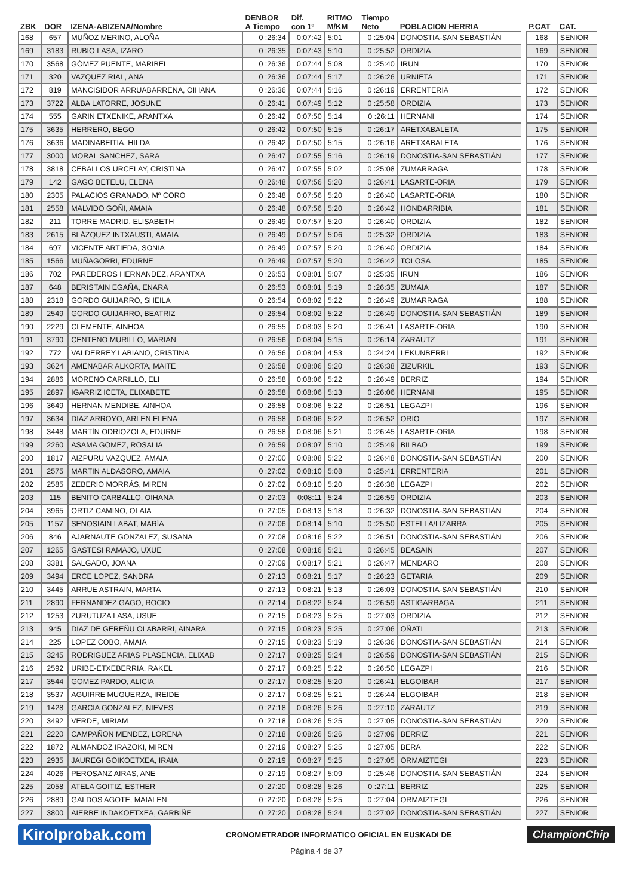| ZBK | DOR | IZENA-ABIZENA/Nombre | DENBOR A Tiempo | Dif. con 1º | RITMO M/KM | Tiempo Neto | POBLACION HERRIA | | P.CAT | CAT. |
| --- | --- | --- | --- | --- | --- | --- | --- | --- | --- | --- |
| 168 | 657 | MUÑOZ MERINO, ALOÑA | 0 :26:34 | 0:07:42 | 5:01 | 0 :25:04 | DONOSTIA-SAN SEBASTIÁN | | 168 | SENIOR |
| 169 | 3183 | RUBIO LASA, IZARO | 0 :26:35 | 0:07:43 | 5:10 | 0 :25:52 | ORDIZIA | | 169 | SENIOR |
| 170 | 3568 | GÓMEZ PUENTE, MARIBEL | 0 :26:36 | 0:07:44 | 5:08 | 0 :25:40 | IRUN | | 170 | SENIOR |
| 171 | 320 | VAZQUEZ RIAL, ANA | 0 :26:36 | 0:07:44 | 5:17 | 0 :26:26 | URNIETA | | 171 | SENIOR |
| 172 | 819 | MANCISIDOR ARRUABARRENA, OIHANA | 0 :26:36 | 0:07:44 | 5:16 | 0 :26:19 | ERRENTERIA | | 172 | SENIOR |
| 173 | 3722 | ALBA LATORRE, JOSUNE | 0 :26:41 | 0:07:49 | 5:12 | 0 :25:58 | ORDIZIA | | 173 | SENIOR |
| 174 | 555 | GARIN ETXENIKE, ARANTXA | 0 :26:42 | 0:07:50 | 5:14 | 0 :26:11 | HERNANI | | 174 | SENIOR |
| 175 | 3635 | HERRERO, BEGO | 0 :26:42 | 0:07:50 | 5:15 | 0 :26:17 | ARETXABALETA | | 175 | SENIOR |
| 176 | 3636 | MADINABEITIA, HILDA | 0 :26:42 | 0:07:50 | 5:15 | 0 :26:16 | ARETXABALETA | | 176 | SENIOR |
| 177 | 3000 | MORAL SANCHEZ, SARA | 0 :26:47 | 0:07:55 | 5:16 | 0 :26:19 | DONOSTIA-SAN SEBASTIÁN | | 177 | SENIOR |
| 178 | 3818 | CEBALLOS URCELAY, CRISTINA | 0 :26:47 | 0:07:55 | 5:02 | 0 :25:08 | ZUMARRAGA | | 178 | SENIOR |
| 179 | 142 | GAGO BETELU, ELENA | 0 :26:48 | 0:07:56 | 5:20 | 0 :26:41 | LASARTE-ORIA | | 179 | SENIOR |
| 180 | 2305 | PALACIOS GRANADO, Mª CORO | 0 :26:48 | 0:07:56 | 5:20 | 0 :26:40 | LASARTE-ORIA | | 180 | SENIOR |
| 181 | 2558 | MALVIDO GOÑI, AMAIA | 0 :26:48 | 0:07:56 | 5:20 | 0 :26:42 | HONDARRIBIA | | 181 | SENIOR |
| 182 | 211 | TORRE MADRID, ELISABETH | 0 :26:49 | 0:07:57 | 5:20 | 0 :26:40 | ORDIZIA | | 182 | SENIOR |
| 183 | 2615 | BLÁZQUEZ INTXAUSTI, AMAIA | 0 :26:49 | 0:07:57 | 5:06 | 0 :25:32 | ORDIZIA | | 183 | SENIOR |
| 184 | 697 | VICENTE ARTIEDA, SONIA | 0 :26:49 | 0:07:57 | 5:20 | 0 :26:40 | ORDIZIA | | 184 | SENIOR |
| 185 | 1566 | MUÑAGORRI, EDURNE | 0 :26:49 | 0:07:57 | 5:20 | 0 :26:42 | TOLOSA | | 185 | SENIOR |
| 186 | 702 | PAREDEROS HERNANDEZ, ARANTXA | 0 :26:53 | 0:08:01 | 5:07 | 0 :25:35 | IRUN | | 186 | SENIOR |
| 187 | 648 | BERISTAIN EGAÑA, ENARA | 0 :26:53 | 0:08:01 | 5:19 | 0 :26:35 | ZUMAIA | | 187 | SENIOR |
| 188 | 2318 | GORDO GUIJARRO, SHEILA | 0 :26:54 | 0:08:02 | 5:22 | 0 :26:49 | ZUMARRAGA | | 188 | SENIOR |
| 189 | 2549 | GORDO GUIJARRO, BEATRIZ | 0 :26:54 | 0:08:02 | 5:22 | 0 :26:49 | DONOSTIA-SAN SEBASTIÁN | | 189 | SENIOR |
| 190 | 2229 | CLEMENTE, AINHOA | 0 :26:55 | 0:08:03 | 5:20 | 0 :26:41 | LASARTE-ORIA | | 190 | SENIOR |
| 191 | 3790 | CENTENO MURILLO, MARIAN | 0 :26:56 | 0:08:04 | 5:15 | 0 :26:14 | ZARAUTZ | | 191 | SENIOR |
| 192 | 772 | VALDERREY LABIANO, CRISTINA | 0 :26:56 | 0:08:04 | 4:53 | 0 :24:24 | LEKUNBERRI | | 192 | SENIOR |
| 193 | 3624 | AMENABAR ALKORTA, MAITE | 0 :26:58 | 0:08:06 | 5:20 | 0 :26:38 | ZIZURKIL | | 193 | SENIOR |
| 194 | 2886 | MORENO CARRILLO, ELI | 0 :26:58 | 0:08:06 | 5:22 | 0 :26:49 | BERRIZ | | 194 | SENIOR |
| 195 | 2897 | IGARRIZ ICETA, ELIXABETE | 0 :26:58 | 0:08:06 | 5:13 | 0 :26:06 | HERNANI | | 195 | SENIOR |
| 196 | 3649 | HERNAN MENDIBE, AINHOA | 0 :26:58 | 0:08:06 | 5:22 | 0 :26:51 | LEGAZPI | | 196 | SENIOR |
| 197 | 3634 | DIAZ ARROYO, ARLEN ELENA | 0 :26:58 | 0:08:06 | 5:22 | 0 :26:52 | ORIO | | 197 | SENIOR |
| 198 | 3448 | MARTÍN ODRIOZOLA, EDURNE | 0 :26:58 | 0:08:06 | 5:21 | 0 :26:45 | LASARTE-ORIA | | 198 | SENIOR |
| 199 | 2260 | ASAMA GOMEZ, ROSALIA | 0 :26:59 | 0:08:07 | 5:10 | 0 :25:49 | BILBAO | | 199 | SENIOR |
| 200 | 1817 | AIZPURU VAZQUEZ, AMAIA | 0 :27:00 | 0:08:08 | 5:22 | 0 :26:48 | DONOSTIA-SAN SEBASTIÁN | | 200 | SENIOR |
| 201 | 2575 | MARTIN ALDASORO, AMAIA | 0 :27:02 | 0:08:10 | 5:08 | 0 :25:41 | ERRENTERIA | | 201 | SENIOR |
| 202 | 2585 | ZEBERIO MORRÁS, MIREN | 0 :27:02 | 0:08:10 | 5:20 | 0 :26:38 | LEGAZPI | | 202 | SENIOR |
| 203 | 115 | BENITO CARBALLO, OIHANA | 0 :27:03 | 0:08:11 | 5:24 | 0 :26:59 | ORDIZIA | | 203 | SENIOR |
| 204 | 3965 | ORTIZ CAMINO, OLAIA | 0 :27:05 | 0:08:13 | 5:18 | 0 :26:32 | DONOSTIA-SAN SEBASTIÁN | | 204 | SENIOR |
| 205 | 1157 | SENOSIAIN LABAT, MARÍA | 0 :27:06 | 0:08:14 | 5:10 | 0 :25:50 | ESTELLA/LIZARRA | | 205 | SENIOR |
| 206 | 846 | AJARNAUTE GONZALEZ, SUSANA | 0 :27:08 | 0:08:16 | 5:22 | 0 :26:51 | DONOSTIA-SAN SEBASTIÁN | | 206 | SENIOR |
| 207 | 1265 | GASTESI RAMAJO, UXUE | 0 :27:08 | 0:08:16 | 5:21 | 0 :26:45 | BEASAIN | | 207 | SENIOR |
| 208 | 3381 | SALGADO, JOANA | 0 :27:09 | 0:08:17 | 5:21 | 0 :26:47 | MENDARO | | 208 | SENIOR |
| 209 | 3494 | ERCE LOPEZ, SANDRA | 0 :27:13 | 0:08:21 | 5:17 | 0 :26:23 | GETARIA | | 209 | SENIOR |
| 210 | 3445 | ARRUE ASTRAIN, MARTA | 0 :27:13 | 0:08:21 | 5:13 | 0 :26:03 | DONOSTIA-SAN SEBASTIÁN | | 210 | SENIOR |
| 211 | 2890 | FERNANDEZ GAGO, ROCIO | 0 :27:14 | 0:08:22 | 5:24 | 0 :26:59 | ASTIGARRAGA | | 211 | SENIOR |
| 212 | 1253 | ZURUTUZA LASA, USUE | 0 :27:15 | 0:08:23 | 5:25 | 0 :27:03 | ORDIZIA | | 212 | SENIOR |
| 213 | 945 | DIAZ DE GEREÑU OLABARRI, AINARA | 0 :27:15 | 0:08:23 | 5:25 | 0 :27:06 | OÑATI | | 213 | SENIOR |
| 214 | 225 | LOPEZ COBO, AMAIA | 0 :27:15 | 0:08:23 | 5:19 | 0 :26:36 | DONOSTIA-SAN SEBASTIÁN | | 214 | SENIOR |
| 215 | 3245 | RODRIGUEZ ARIAS PLASENCIA, ELIXAB | 0 :27:17 | 0:08:25 | 5:24 | 0 :26:59 | DONOSTIA-SAN SEBASTIÁN | | 215 | SENIOR |
| 216 | 2592 | URIBE-ETXEBERRIA, RAKEL | 0 :27:17 | 0:08:25 | 5:22 | 0 :26:50 | LEGAZPI | | 216 | SENIOR |
| 217 | 3544 | GOMEZ PARDO, ALICIA | 0 :27:17 | 0:08:25 | 5:20 | 0 :26:41 | ELGOIBAR | | 217 | SENIOR |
| 218 | 3537 | AGUIRRE MUGUERZA, IREIDE | 0 :27:17 | 0:08:25 | 5:21 | 0 :26:44 | ELGOIBAR | | 218 | SENIOR |
| 219 | 1428 | GARCIA GONZALEZ, NIEVES | 0 :27:18 | 0:08:26 | 5:26 | 0 :27:10 | ZARAUTZ | | 219 | SENIOR |
| 220 | 3492 | VERDE, MIRIAM | 0 :27:18 | 0:08:26 | 5:25 | 0 :27:05 | DONOSTIA-SAN SEBASTIÁN | | 220 | SENIOR |
| 221 | 2220 | CAMPAÑON MENDEZ, LORENA | 0 :27:18 | 0:08:26 | 5:26 | 0 :27:09 | BERRIZ | | 221 | SENIOR |
| 222 | 1872 | ALMANDOZ IRAZOKI, MIREN | 0 :27:19 | 0:08:27 | 5:25 | 0 :27:05 | BERA | | 222 | SENIOR |
| 223 | 2935 | JAUREGI GOIKOETXEA, IRAIA | 0 :27:19 | 0:08:27 | 5:25 | 0 :27:05 | ORMAIZTEGI | | 223 | SENIOR |
| 224 | 4026 | PEROSANZ AIRAS, ANE | 0 :27:19 | 0:08:27 | 5:09 | 0 :25:46 | DONOSTIA-SAN SEBASTIÁN | | 224 | SENIOR |
| 225 | 2058 | ATELA GOITIZ, ESTHER | 0 :27:20 | 0:08:28 | 5:26 | 0 :27:11 | BERRIZ | | 225 | SENIOR |
| 226 | 2889 | GALDOS AGOTE, MAIALEN | 0 :27:20 | 0:08:28 | 5:25 | 0 :27:04 | ORMAIZTEGI | | 226 | SENIOR |
| 227 | 3800 | AIERBE INDAKOETXEA, GARBIÑE | 0 :27:20 | 0:08:28 | 5:24 | 0 :27:02 | DONOSTIA-SAN SEBASTIÁN | | 227 | SENIOR |
Kirolprobak.com CRONOMETRADOR INFORMATICO OFICIAL EN EUSKADI DE ChampionChip
Página 4 de 37